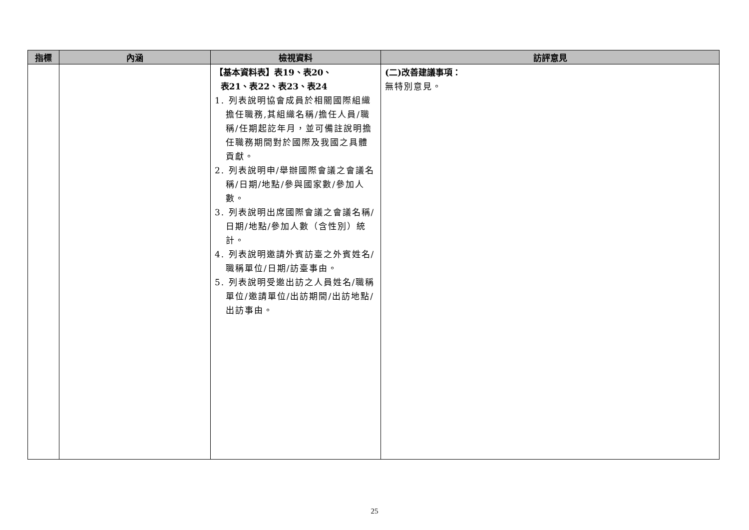| 指標 | 內涵 | 檢視資料 | 訪評意見 |
| --- | --- | --- | --- |
| | | 【基本資料表】表19、表20、 表21、表22、表23、表24 1. 列表說明協會成員於相關國際組織擔任職務,其組織名稱/擔任人員/職稱/任期起訖年月，並可備註說明擔任職務期間對於國際及我國之具體貢獻。 2. 列表說明申/舉辦國際會議之會議名稱/日期/地點/參與國家數/參加人數。 3. 列表說明出席國際會議之會議名稱/日期/地點/參加人數（含性別）統計。 4. 列表說明邀請外賓訪臺之外賓姓名/職稱單位/日期/訪臺事由。 5. 列表說明受邀出訪之人員姓名/職稱單位/邀請單位/出訪期間/出訪地點/出訪事由。 | (二)改善建議事項： 無特別意見。 |
25